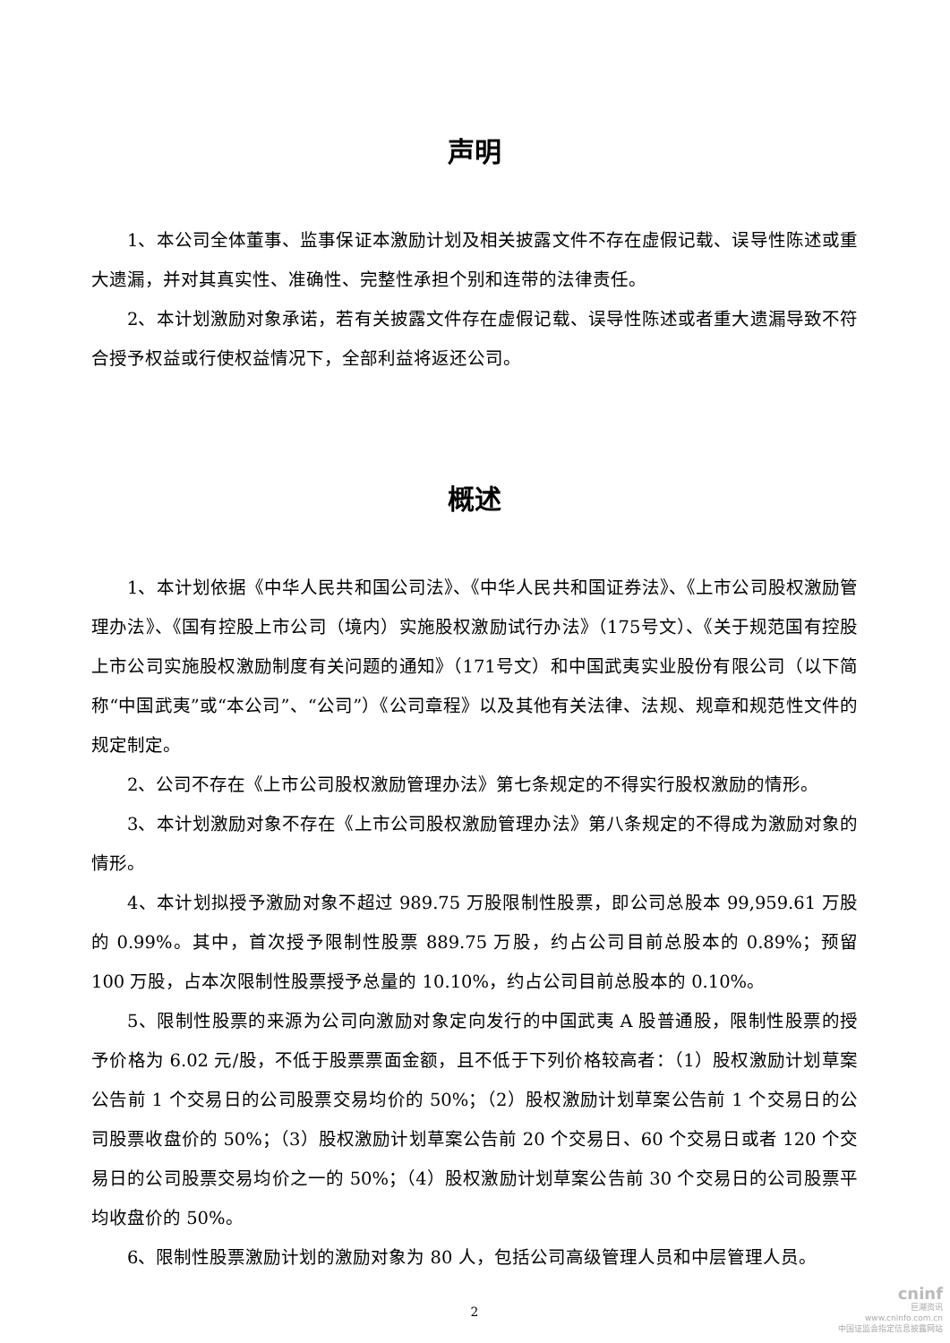声明
1、本公司全体董事、监事保证本激励计划及相关披露文件不存在虚假记载、误导性陈述或重大遗漏，并对其真实性、准确性、完整性承担个别和连带的法律责任。
2、本计划激励对象承诺，若有关披露文件存在虚假记载、误导性陈述或者重大遗漏导致不符合授予权益或行使权益情况下，全部利益将返还公司。
概述
1、本计划依据《中华人民共和国公司法》、《中华人民共和国证券法》、《上市公司股权激励管理办法》、《国有控股上市公司（境内）实施股权激励试行办法》（175号文）、《关于规范国有控股上市公司实施股权激励制度有关问题的通知》（171号文）和中国武夷实业股份有限公司（以下简称“中国武夷”或“本公司”、“公司”）《公司章程》以及其他有关法律、法规、规章和规范性文件的规定制定。
2、公司不存在《上市公司股权激励管理办法》第七条规定的不得实行股权激励的情形。
3、本计划激励对象不存在《上市公司股权激励管理办法》第八条规定的不得成为激励对象的情形。
4、本计划拟授予激励对象不超过 989.75 万股限制性股票，即公司总股本 99,959.61 万股的 0.99%。其中，首次授予限制性股票 889.75 万股，约占公司目前总股本的 0.89%；预留 100 万股，占本次限制性股票授予总量的 10.10%，约占公司目前总股本的 0.10%。
5、限制性股票的来源为公司向激励对象定向发行的中国武夷 A 股普通股，限制性股票的授予价格为 6.02 元/股，不低于股票票面金额，且不低于下列价格较高者：（1）股权激励计划草案公告前 1 个交易日的公司股票交易均价的 50%；（2）股权激励计划草案公告前 1 个交易日的公司股票收盘价的 50%；（3）股权激励计划草案公告前 20 个交易日、60 个交易日或者 120 个交易日的公司股票交易均价之一的 50%；（4）股权激励计划草案公告前 30 个交易日的公司股票平均收盘价的 50%。
6、限制性股票激励计划的激励对象为 80 人，包括公司高级管理人员和中层管理人员。
2
cninf
巨潮资讯
www.cninfo.com.cn
中国证监会指定信息披露网站